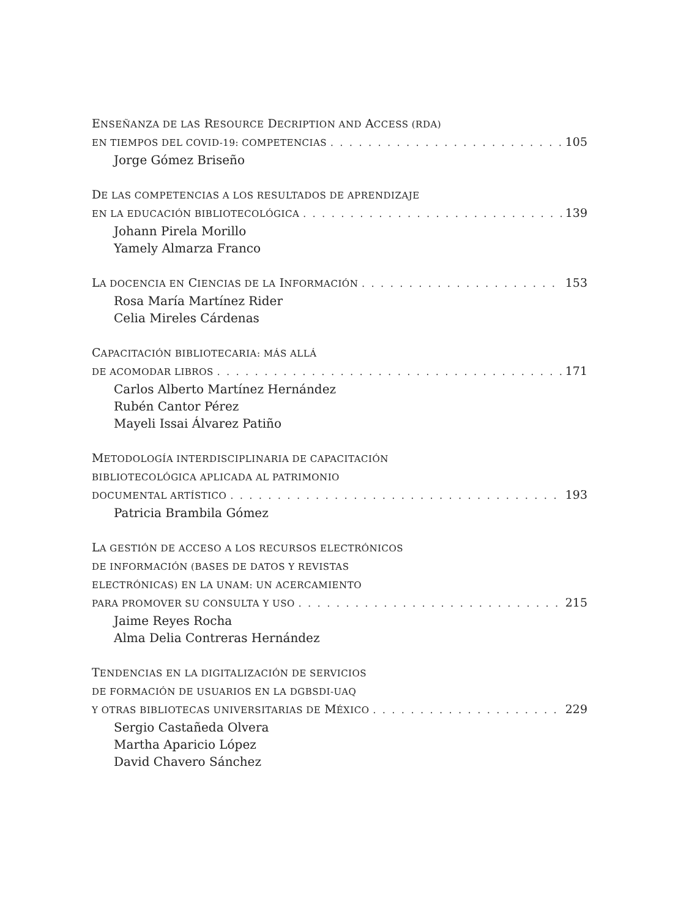ENSEÑANZA DE LAS RESOURCE DECRIPTION AND ACCESS (RDA)
EN TIEMPOS DEL COVID-19: COMPETENCIAS 105
Jorge Gómez Briseño
DE LAS COMPETENCIAS A LOS RESULTADOS DE APRENDIZAJE
EN LA EDUCACIÓN BIBLIOTECOLÓGICA 139
Johann Pirela Morillo
Yamely Almarza Franco
LA DOCENCIA EN CIENCIAS DE LA INFORMACIÓN 153
Rosa María Martínez Rider
Celia Mireles Cárdenas
CAPACITACIÓN BIBLIOTECARIA: MÁS ALLÁ
DE ACOMODAR LIBROS 171
Carlos Alberto Martínez Hernández
Rubén Cantor Pérez
Mayeli Issai Álvarez Patiño
METODOLOGÍA INTERDISCIPLINARIA DE CAPACITACIÓN
BIBLIOTECOLÓGICA APLICADA AL PATRIMONIO
DOCUMENTAL ARTÍSTICO 193
Patricia Brambila Gómez
LA GESTIÓN DE ACCESO A LOS RECURSOS ELECTRÓNICOS
DE INFORMACIÓN (BASES DE DATOS Y REVISTAS
ELECTRÓNICAS) EN LA UNAM: UN ACERCAMIENTO
PARA PROMOVER SU CONSULTA Y USO 215
Jaime Reyes Rocha
Alma Delia Contreras Hernández
TENDENCIAS EN LA DIGITALIZACIÓN DE SERVICIOS
DE FORMACIÓN DE USUARIOS EN LA DGBSDI-UAQ
Y OTRAS BIBLIOTECAS UNIVERSITARIAS DE MÉXICO 229
Sergio Castañeda Olvera
Martha Aparicio López
David Chavero Sánchez